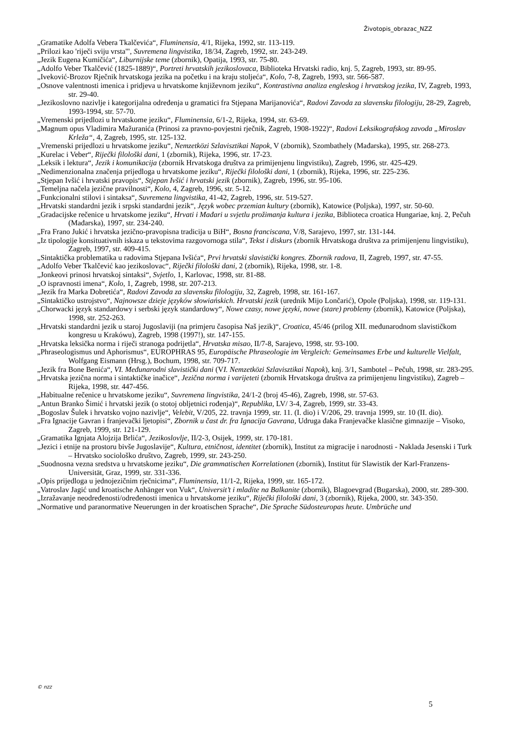Životopis_obrazac_NZZ
„Gramatike Adolfa Vebera Tkalčevića“, Fluminensia, 4/1, Rijeka, 1992, str. 113-119.
„Prilozi kao 'riječi sviju vrsta'", Suvremena lingvistika, 18/34, Zagreb, 1992, str. 243-249.
„Jezik Eugena Kumičića“, Liburnijske teme (zbornik), Opatija, 1993, str. 75-80.
„Adolfo Veber Tkalčević (1825-1889)“, Portreti hrvatskih jezikoslovaca, Biblioteka Hrvatski radio, knj. 5, Zagreb, 1993, str. 89-95.
„Iveković-Brozov Rječnik hrvatskoga jezika na početku i na kraju stoljeća“, Kolo, 7-8, Zagreb, 1993, str. 566-587.
„Osnove valentnosti imenica i pridjeva u hrvatskome književnom jeziku“, Kontrastivna analiza engleskog i hrvatskog jezika, IV, Zagreb, 1993, str. 29-40.
„Jezikoslovno nazivlje i kategorijalna određenja u gramatici fra Stjepana Marijanovića“, Radovi Zavoda za slavensku filologiju, 28-29, Zagreb, 1993-1994, str. 57-70.
„Vremenski prijedlozi u hrvatskome jeziku“, Fluminensia, 6/1-2, Rijeka, 1994, str. 63-69.
„Magnum opus Vladimira Mažuranića (Prinosi za pravno-povjestni rječnik, Zagreb, 1908-1922)“, Radovi Leksikografskog zavoda „Miroslav Krleža“, 4, Zagreb, 1995, str. 125-132.
„Vremenski prijedlozi u hrvatskome jeziku“, Nemzetközi Szlavisztikai Napok, V (zbornik), Szombathely (Mađarska), 1995, str. 268-273.
„Kurelac i Veber“, Riječki filološki dani, 1 (zbornik), Rijeka, 1996, str. 17-23.
„Leksik i lektura“, Jezik i komunikacija (zbornik Hrvatskoga društva za primijenjenu lingvistiku), Zagreb, 1996, str. 425-429.
„Nedimenzionalna značenja prijedloga u hrvatskome jeziku“, Riječki filološki dani, 1 (zbornik), Rijeka, 1996, str. 225-236.
„Stjepan Ivšić i hrvatski pravopis“, Stjepan Ivšić i hrvatski jezik (zbornik), Zagreb, 1996, str. 95-106.
„Temeljna načela jezične pravilnosti“, Kolo, 4, Zagreb, 1996, str. 5-12.
„Funkcionalni stilovi i sintaksa“, Suvremena lingvistika, 41-42, Zagreb, 1996, str. 519-527.
„Hrvatski standardni jezik i srpski standardni jezik“, Język wobec przemian kultury (zbornik), Katowice (Poljska), 1997, str. 50-60.
„Gradacijske rečenice u hrvatskome jeziku“, Hrvati i Mađari u svjetlu prožimanja kultura i jezika, Biblioteca croatica Hungariae, knj. 2, Pečuh (Mađarska), 1997, str. 234-240.
„Fra Frano Jukić i hrvatska jezično-pravopisna tradicija u BiH“, Bosna franciscana, V/8, Sarajevo, 1997, str. 131-144.
„Iz tipologije konsituativnih iskaza u tekstovima razgovornoga stila“, Tekst i diskurs (zbornik Hrvatskoga društva za primijenjenu lingvistiku), Zagreb, 1997, str. 409-415.
„Sintaktička problematika u radovima Stjepana Ivšića“, Prvi hrvatski slavistički kongres. Zbornik radova, II, Zagreb, 1997, str. 47-55.
„Adolfo Veber Tkalčević kao jezikoslovac“, Riječki filološki dani, 2 (zbornik), Rijeka, 1998, str. 1-8.
„Jonkeovi prinosi hrvatskoj sintaksi“, Svjetlo, 1, Karlovac, 1998, str. 81-88.
„O ispravnosti imena“, Kolo, 1, Zagreb, 1998, str. 207-213.
„Jezik fra Marka Dobretića“, Radovi Zavoda za slavensku filologiju, 32, Zagreb, 1998, str. 161-167.
„Sintaktičko ustrojstvo“, Najnowsze dzieje języków słowiańskich. Hrvatski jezik (urednik Mijo Lončarić), Opole (Poljska), 1998, str. 119-131.
„Chorwacki język standardowy i serbski język standardowy“, Nowe czasy, nowe języki, nowe (stare) problemy (zbornik), Katowice (Poljska), 1998, str. 252-263.
„Hrvatski standardni jezik u staroj Jugoslaviji (na primjeru časopisa Naš jezik)“, Croatica, 45/46 (prilog XII. međunarodnom slavističkom kongresu u Krakówu), Zagreb, 1998 (1997!), str. 147-155.
„Hrvatska leksička norma i riječi stranoga podrijetla“, Hrvatska misao, II/7-8, Sarajevo, 1998, str. 93-100.
„Phraseologismus und Aphorismus“, EUROPHRAS 95, Europäische Phraseologie im Vergleich: Gemeinsames Erbe und kulturelle Vielfalt, Wolfgang Eismann (Hrsg.), Bochum, 1998, str. 709-717.
„Jezik fra Bone Benića“, VI. Međunarodni slavistički dani (VI. Nemzetközi Szlavisztikai Napok), knj. 3/1, Sambotel – Pečuh, 1998, str. 283-295.
„Hrvatska jezična norma i sintaktičke inačice“, Jezična norma i varijeteti (zbornik Hrvatskoga društva za primijenjenu lingvistiku), Zagreb – Rijeka, 1998, str. 447-456.
„Habitualne rečenice u hrvatskome jeziku“, Suvremena lingvistika, 24/1-2 (broj 45-46), Zagreb, 1998, str. 57-63.
„Antun Branko Šimić i hrvatski jezik (o stotoj obljetnici rođenja)“, Republika, LV/ 3-4, Zagreb, 1999, str. 33-43.
„Bogoslav Šulek i hrvatsko vojno nazivlje“, Velebit, V/205, 22. travnja 1999, str. 11. (I. dio) i V/206, 29. travnja 1999, str. 10 (II. dio).
„Fra Ignacije Gavran i franjevački ljetopisi“, Zbornik u čast dr. fra Ignacija Gavrana, Udruga đaka Franjevačke klasične gimnazije – Visoko, Zagreb, 1999, str. 121-129.
„Gramatika Ignjata Alojzija Brlića“, Jezikoslovlje, II/2-3, Osijek, 1999, str. 170-181.
„Jezici i etnije na prostoru bivše Jugoslavije“, Kultura, etničnost, identitet (zbornik), Institut za migracije i narodnosti - Naklada Jesenski i Turk – Hrvatsko sociološko društvo, Zagreb, 1999, str. 243-250.
„Suodnosna vezna sredstva u hrvatskome jeziku“, Die grammatischen Korrelationen (zbornik), Institut für Slawistik der Karl-Franzens-Universität, Graz, 1999, str. 331-336.
„Opis prijedloga u jednojezičnim rječnicima“, Fluminensia, 11/1-2, Rijeka, 1999, str. 165-172.
„Vatroslav Jagić und kroatische Anhänger von Vuk“, Universit’t i mladite na Balkanite (zbornik), Blagoevgrad (Bugarska), 2000, str. 289-300.
„Izražavanje neodređenosti/određenosti imenica u hrvatskome jeziku“, Riječki filološki dani, 3 (zbornik), Rijeka, 2000, str. 343-350.
„Normative und paranormative Neuerungen in der kroatischen Sprache“, Die Sprache Südosteuropas heute. Umbrüche und
© nzz
5